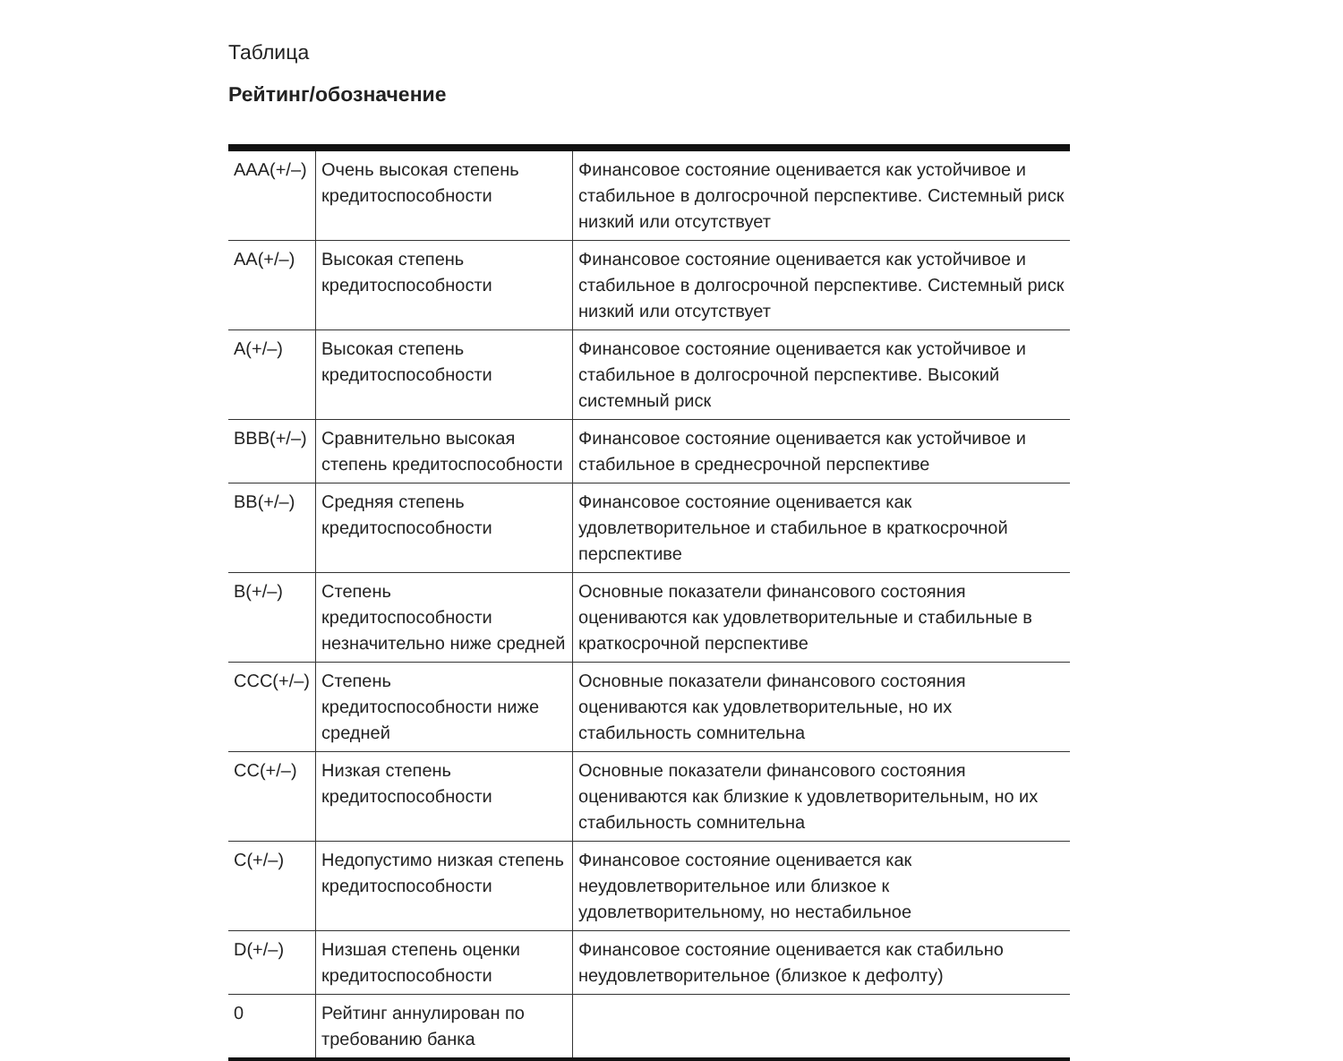Таблица
Рейтинг/обозначение
| AAA(+/–) | Очень высокая степень кредитоспособности | Финансовое состояние оценивается как устойчивое и стабильное в долгосрочной перспективе. Системный риск низкий или отсутствует |
| AA(+/–) | Высокая степень кредитоспособности | Финансовое состояние оценивается как устойчивое и стабильное в долгосрочной перспективе. Системный риск низкий или отсутствует |
| A(+/–) | Высокая степень кредитоспособности | Финансовое состояние оценивается как устойчивое и стабильное в долгосрочной перспективе. Высокий системный риск |
| BBB(+/–) | Сравнительно высокая степень кредитоспособности | Финансовое состояние оценивается как устойчивое и стабильное в среднесрочной перспективе |
| BB(+/–) | Средняя степень кредитоспособности | Финансовое состояние оценивается как удовлетворительное и стабильное в краткосрочной перспективе |
| B(+/–) | Степень кредитоспособности незначительно ниже средней | Основные показатели финансового состояния оцениваются как удовлетворительные и стабильные в краткосрочной перспективе |
| CCC(+/–) | Степень кредитоспособности ниже средней | Основные показатели финансового состояния оцениваются как удовлетворительные, но их стабильность сомнительна |
| CC(+/–) | Низкая степень кредитоспособности | Основные показатели финансового состояния оцениваются как близкие к удовлетворительным, но их стабильность сомнительна |
| C(+/–) | Недопустимо низкая степень кредитоспособности | Финансовое состояние оценивается как неудовлетворительное или близкое к удовлетворительному, но нестабильное |
| D(+/–) | Низшая степень оценки кредитоспособности | Финансовое состояние оценивается как стабильно неудовлетворительное (близкое к дефолту) |
| 0 | Рейтинг аннулирован по требованию банка | |